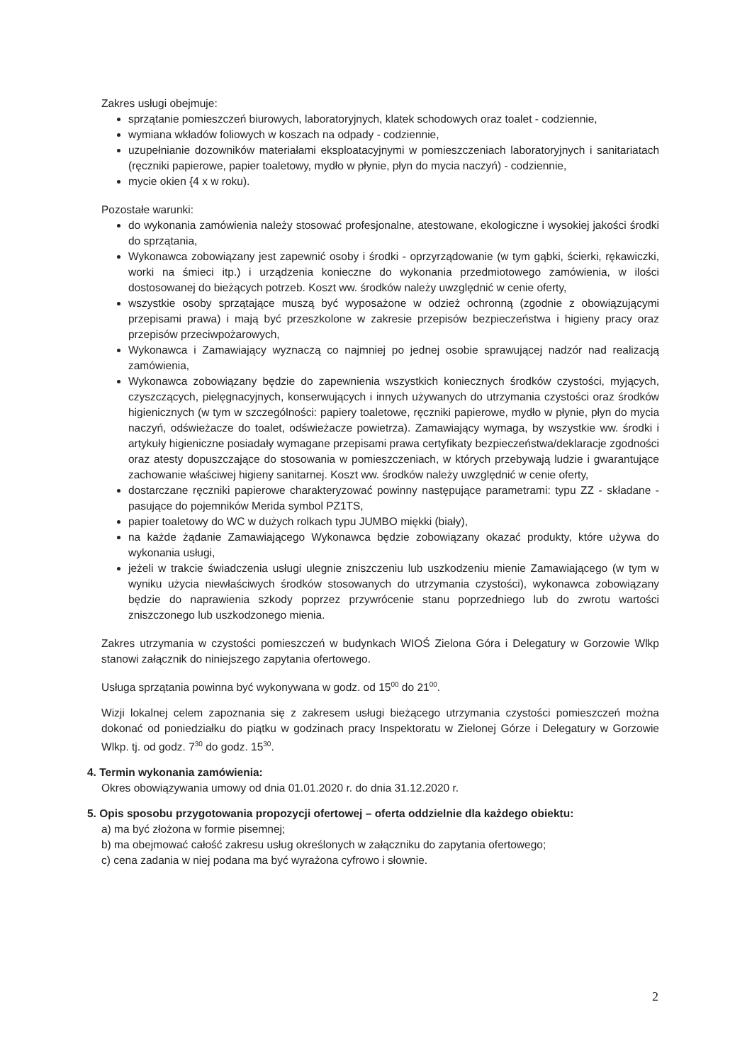Zakres usługi obejmuje:
sprzątanie pomieszczeń biurowych, laboratoryjnych, klatek schodowych oraz toalet - codziennie,
wymiana wkładów foliowych w koszach na odpady - codziennie,
uzupełnianie dozowników materiałami eksploatacyjnymi w pomieszczeniach laboratoryjnych i sanitariatach (ręczniki papierowe, papier toaletowy, mydło w płynie, płyn do mycia naczyń) - codziennie,
mycie okien {4 x w roku).
Pozostałe warunki:
do wykonania zamówienia należy stosować profesjonalne, atestowane, ekologiczne i wysokiej jakości środki do sprzątania,
Wykonawca zobowiązany jest zapewnić osoby i środki - oprzyrządowanie (w tym gąbki, ścierki, rękawiczki, worki na śmieci itp.) i urządzenia konieczne do wykonania przedmiotowego zamówienia, w ilości dostosowanej do bieżących potrzeb. Koszt ww. środków należy uwzględnić w cenie oferty,
wszystkie osoby sprzątające muszą być wyposażone w odzież ochronną (zgodnie z obowiązującymi przepisami prawa) i mają być przeszkolone w zakresie przepisów bezpieczeństwa i higieny pracy oraz przepisów przeciwpożarowych,
Wykonawca i Zamawiający wyznaczą co najmniej po jednej osobie sprawującej nadzór nad realizacją zamówienia,
Wykonawca zobowiązany będzie do zapewnienia wszystkich koniecznych środków czystości, myjących, czyszczących, pielęgnacyjnych, konserwujących i innych używanych do utrzymania czystości oraz środków higienicznych (w tym w szczególności: papiery toaletowe, ręczniki papierowe, mydło w płynie, płyn do mycia naczyń, odświeżacze do toalet, odświeżacze powietrza). Zamawiający wymaga, by wszystkie ww. środki i artykuły higieniczne posiadały wymagane przepisami prawa certyfikaty bezpieczeństwa/deklaracje zgodności oraz atesty dopuszczające do stosowania w pomieszczeniach, w których przebywają ludzie i gwarantujące zachowanie właściwej higieny sanitarnej. Koszt ww. środków należy uwzględnić w cenie oferty,
dostarczane ręczniki papierowe charakteryzować powinny następujące parametrami: typu ZZ - składane - pasujące do pojemników Merida symbol PZ1TS,
papier toaletowy do WC w dużych rolkach typu JUMBO miękki (biały),
na każde żądanie Zamawiającego Wykonawca będzie zobowiązany okazać produkty, które używa do wykonania usługi,
jeżeli w trakcie świadczenia usługi ulegnie zniszczeniu lub uszkodzeniu mienie Zamawiającego (w tym w wyniku użycia niewłaściwych środków stosowanych do utrzymania czystości), wykonawca zobowiązany będzie do naprawienia szkody poprzez przywrócenie stanu poprzedniego lub do zwrotu wartości zniszczonego lub uszkodzonego mienia.
Zakres utrzymania w czystości pomieszczeń w budynkach WIOŚ Zielona Góra i Delegatury w Gorzowie Wlkp stanowi załącznik do niniejszego zapytania ofertowego.
Usługa sprzątania powinna być wykonywana w godz. od 15<sup>00</sup> do 21<sup>00</sup>.
Wizji lokalnej celem zapoznania się z zakresem usługi bieżącego utrzymania czystości pomieszczeń można dokonać od poniedziałku do piątku w godzinach pracy Inspektoratu w Zielonej Górze i Delegatury w Gorzowie Wlkp. tj. od godz. 7<sup>30</sup> do godz. 15<sup>30</sup>.
4. Termin wykonania zamówienia:
Okres obowiązywania umowy od dnia 01.01.2020 r. do dnia 31.12.2020 r.
5. Opis sposobu przygotowania propozycji ofertowej – oferta oddzielnie dla każdego obiektu:
a) ma być złożona w formie pisemnej;
b) ma obejmować całość zakresu usług określonych w załączniku do zapytania ofertowego;
c) cena zadania w niej podana ma być wyrażona cyfrowo i słownie.
2